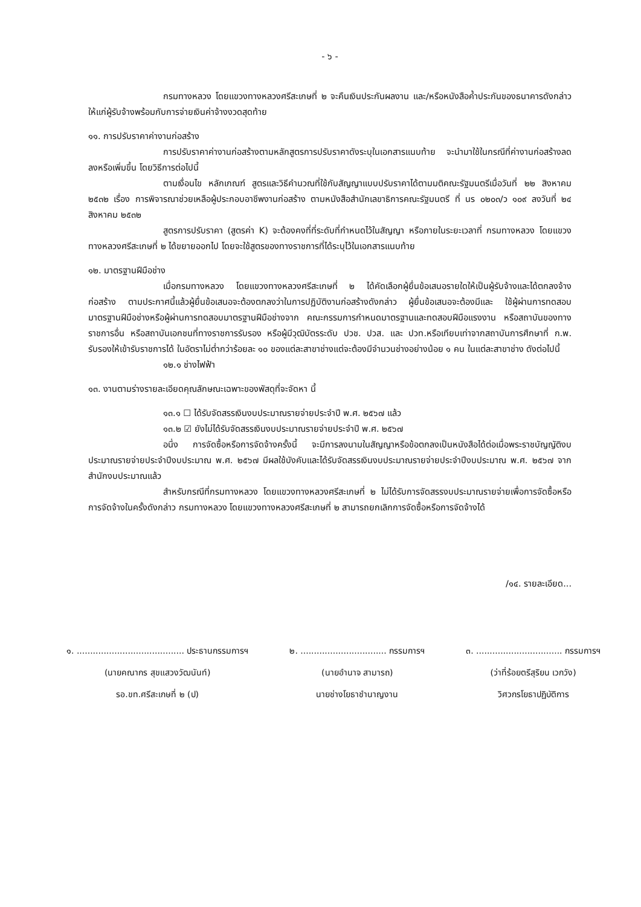- ๖ -
กรมทางหลวง โดยแขวงทางหลวงศรีสะเกษที่ ๒ จะคืนเงินประกันผลงาน และ/หรือหนังสือค้ำประกันของธนาคารดังกล่าวให้แก่ผู้รับจ้างพร้อมกับการจ่ายเงินค่าจ้างงวดสุดท้าย
๑๑. การปรับราคาค่างานก่อสร้าง
การปรับราคาค่างานก่อสร้างตามหลักสูตรการปรับราคาดังระบุในเอกสารแนบท้าย จะนำมาใช้ในกรณีที่ค่างานก่อสร้างลดลงหรือเพิ่มขึ้น โดยวิธีการต่อไปนี้
ตามเงื่อนไข หลักเกณฑ์ สูตรและวิธีคำนวณที่ใช้กับสัญญาแบบปรับราคาได้ตามมติคณะรัฐมนตรีเมื่อวันที่ ๒๒ สิงหาคม ๒๕๓๒ เรื่อง การพิจารณาช่วยเหลือผู้ประกอบอาชีพงานก่อสร้าง ตามหนังสือสำนักเลขาธิการคณะรัฐมนตรี ที่ นร ๐๒๐๓/ว ๑๐๙ ลงวันที่ ๒๔ สิงหาคม ๒๕๓๒
สูตรการปรับราคา (สูตรค่า K) จะต้องคงที่ที่ระดับที่กำหนดไว้ในสัญญา หรือภายในระยะเวลาที่ กรมทางหลวง โดยแขวงทางหลวงศรีสะเกษที่ ๒ ได้ขยายออกไป โดยจะใช้สูตรของทางราชการที่ได้ระบุไว้ในเอกสารแนบท้าย
๑๒. มาตรฐานฝีมือช่าง
เมื่อกรมทางหลวง โดยแขวงทางหลวงศรีสะเกษที่ ๒ ได้คัดเลือกผู้ยื่นข้อเสนอรายใดให้เป็นผู้รับจ้างและได้ตกลงจ้างก่อสร้าง ตามประกาศนี้แล้วผู้ยื่นข้อเสนอจะต้องตกลงว่าในการปฏิบัติงานก่อสร้างดังกล่าว ผู้ยื่นข้อเสนอจะต้องมีและ ใช้ผู้ผ่านการทดสอบมาตรฐานฝีมือช่างหรือผู้ผ่านการทดสอบมาตรฐานฝีมือช่างจาก คณะกรรมการกำหนดมาตรฐานและทดสอบฝีมือแรงงาน หรือสถาบันของทางราชการอื่น หรือสถาบันเอกชนที่ทางราชการรับรอง หรือผู้มีวุฒิบัตรระดับ ปวช. ปวส. และ ปวท.หรือเทียบเท่าจากสถาบันการศึกษาที่ ก.พ. รับรองให้เข้ารับราชการได้ ในอัตราไม่ต่ำกว่าร้อยละ ๑๐ ของแต่ละสาขาช่างแต่จะต้องมีจำนวนช่างอย่างน้อย ๑ คน ในแต่ละสาขาช่าง ดังต่อไปนี้
๑๒.๑ ช่างไฟฟ้า
๑๓. งานตามร่างรายละเอียดคุณลักษณะเฉพาะของพัสดุที่จะจัดหา นี้
๑๓.๑ ☐ ได้รับจัดสรรเงินงบประมาณรายจ่ายประจำปี พ.ศ. ๒๕๖๗ แล้ว
๑๓.๒ ☑ ยังไม่ได้รับจัดสรรเงินงบประมาณรายจ่ายประจำปี พ.ศ. ๒๕๖๗
อนึ่ง การจัดซื้อหรือการจัดจ้างครั้งนี้ จะมีการลงนามในสัญญาหรือข้อตกลงเป็นหนังสือได้ต่อเมื่อพระราชบัญญัติงบประมาณรายจ่ายประจำปีงบประมาณ พ.ศ. ๒๕๖๗ มีผลใช้บังคับและได้รับจัดสรรเงินงบประมาณรายจ่ายประจำปีงบประมาณ พ.ศ. ๒๕๖๗ จากสำนักงบประมาณแล้ว
สำหรับกรณีที่กรมทางหลวง โดยแขวงทางหลวงศรีสะเกษที่ ๒ ไม่ได้รับการจัดสรรงบประมาณรายจ่ายเพื่อการจัดซื้อหรือการจัดจ้างในครั้งดังกล่าว กรมทางหลวง โดยแขวงทางหลวงศรีสะเกษที่ ๒ สามารถยกเลิกการจัดซื้อหรือการจัดจ้างได้
/๑๔. รายละเอียด...
๑. ........................................ ประธานกรรมการฯ
(นายคณากร สุขแสวงวัฒนันท์)
รอ.ขท.ศรีสะเกษที่ ๒ (ป)
๒. ................................ กรรมการฯ
(นายอำนาจ สามารถ)
นายช่างโยธาชำนาญงาน
๓. ................................ กรรมการฯ
(ว่าที่ร้อยตรีสุริยน เวกวัง)
วิศวกรโยธาปฏิบัติการ